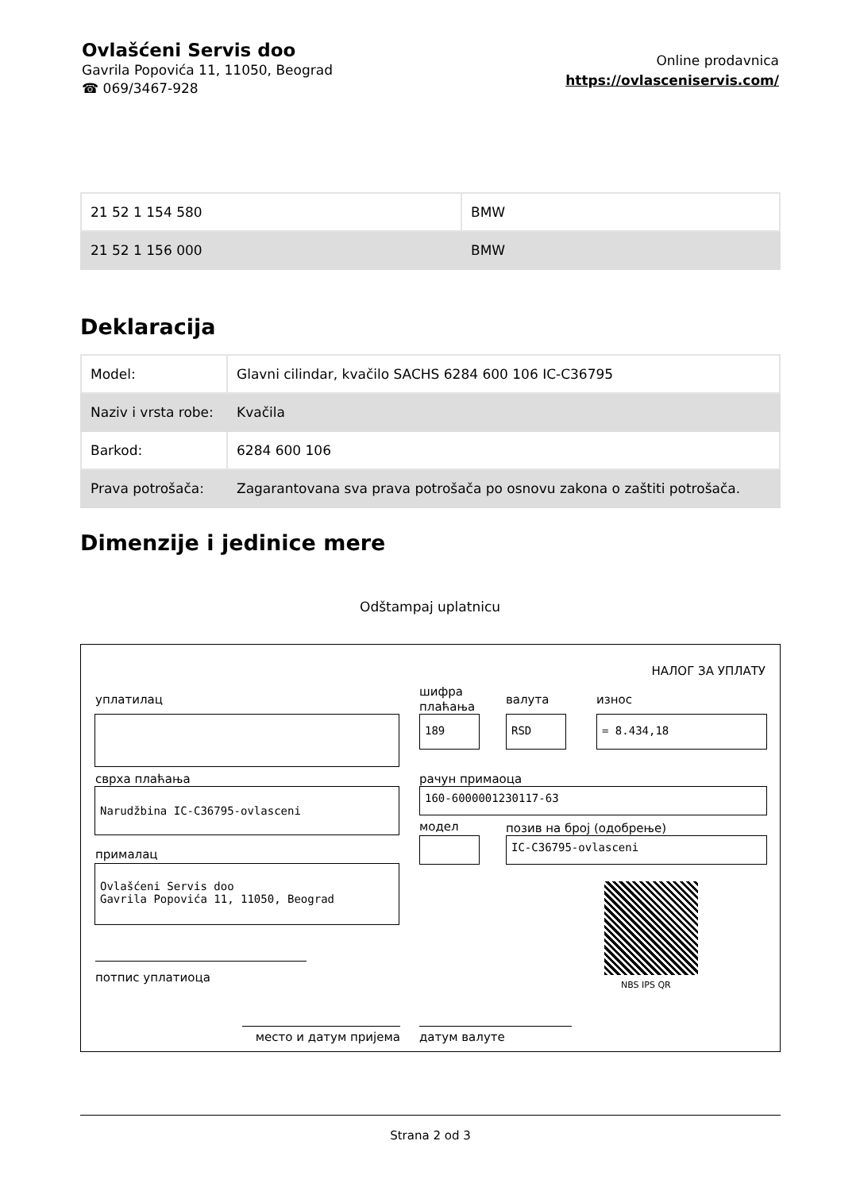Ovlašćeni Servis doo
Gavrila Popovića 11, 11050, Beograd
☎ 069/3467-928
Online prodavnica
https://ovlasceniservis.com/
| 21 52 1 154 580 | BMW |
| 21 52 1 156 000 | BMW |
Deklaracija
| Model: | Glavni cilindar, kvačilo SACHS 6284 600 106 IC-C36795 |
| Naziv i vrsta robe: | Kvačila |
| Barkod: | 6284 600 106 |
| Prava potrošača: | Zagarantovana sva prava potrošača po osnovu zakona o zaštiti potrošača. |
Dimenzije i jedinice mere
Odštampaj uplatnicu
НАЛОГ ЗА УПЛАТУ
уплатилац
шифра
плаћања
валута износ
189 RSD = 8.434,18
сврха плаћања рачун примаоца
Narudžbina IC-C36795-ovlasceni 160-6000001230117-63
модел позив на број (одобрење)
IC-C36795-ovlasceni
прималац
Ovlašćeni Servis doo
Gavrila Popovića 11, 11050, Beograd
NBS IPS QR
потпис уплатиоца
место и датум пријема датум валуте
Strana 2 od 3